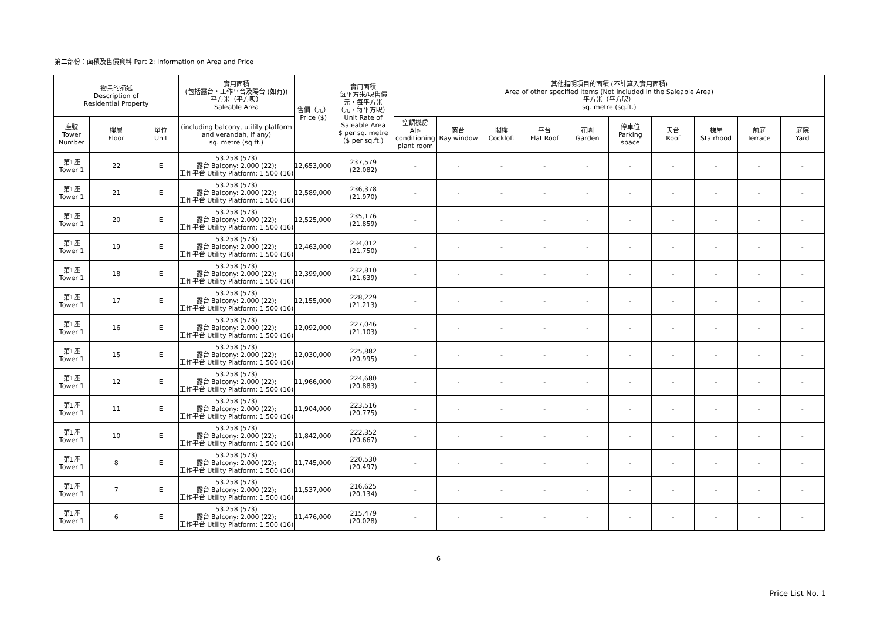第二部份：面積及售價資料 Part 2: Information on Area and Price
| 物業的描述 Description of Residential Property | | | 實用面積 (包括露台．工作平台及陽台 (如有)) 平方米（平方呎） Saleable Area | 售價（元） Price ($) | 實用面積 每平方米/呎售價 元，每平方米 （元，每平方呎） Unit Rate of Saleable Area $ per sq. metre ($ per sq.ft.) | 其他指明項目的面積 (不計算入實用面積) Area of other specified items (Not included in the Saleable Area) 平方米（平方呎） sq. metre (sq.ft.) | | | | | | | | | |
| --- | --- | --- | --- | --- | --- | --- | --- | --- | --- | --- | --- | --- | --- | --- | --- |
| 座號 Tower Number | 樓層 Floor | 單位 Unit | (including balcony, utility platform and verandah, if any) sq. metre (sq.ft.) | | | 空調機房 Air- conditioning plant room | 窗台 Bay window | 閣樓 Cockloft | 平台 Flat Roof | 花園 Garden | 停車位 Parking space | 天台 Roof | 梯屋 Stairhood | 前庭 Terrace | 庭院 Yard |
| 第1座 Tower 1 | 22 | E | 53.258 (573) 露台 Balcony: 2.000 (22); 工作平台 Utility Platform: 1.500 (16) | 12,653,000 | 237,579 (22,082) | - | - | - | - | - | - | - | - | - | - |
| 第1座 Tower 1 | 21 | E | 53.258 (573) 露台 Balcony: 2.000 (22); 工作平台 Utility Platform: 1.500 (16) | 12,589,000 | 236,378 (21,970) | - | - | - | - | - | - | - | - | - | - |
| 第1座 Tower 1 | 20 | E | 53.258 (573) 露台 Balcony: 2.000 (22); 工作平台 Utility Platform: 1.500 (16) | 12,525,000 | 235,176 (21,859) | - | - | - | - | - | - | - | - | - | - |
| 第1座 Tower 1 | 19 | E | 53.258 (573) 露台 Balcony: 2.000 (22); 工作平台 Utility Platform: 1.500 (16) | 12,463,000 | 234,012 (21,750) | - | - | - | - | - | - | - | - | - | - |
| 第1座 Tower 1 | 18 | E | 53.258 (573) 露台 Balcony: 2.000 (22); 工作平台 Utility Platform: 1.500 (16) | 12,399,000 | 232,810 (21,639) | - | - | - | - | - | - | - | - | - | - |
| 第1座 Tower 1 | 17 | E | 53.258 (573) 露台 Balcony: 2.000 (22); 工作平台 Utility Platform: 1.500 (16) | 12,155,000 | 228,229 (21,213) | - | - | - | - | - | - | - | - | - | - |
| 第1座 Tower 1 | 16 | E | 53.258 (573) 露台 Balcony: 2.000 (22); 工作平台 Utility Platform: 1.500 (16) | 12,092,000 | 227,046 (21,103) | - | - | - | - | - | - | - | - | - | - |
| 第1座 Tower 1 | 15 | E | 53.258 (573) 露台 Balcony: 2.000 (22); 工作平台 Utility Platform: 1.500 (16) | 12,030,000 | 225,882 (20,995) | - | - | - | - | - | - | - | - | - | - |
| 第1座 Tower 1 | 12 | E | 53.258 (573) 露台 Balcony: 2.000 (22); 工作平台 Utility Platform: 1.500 (16) | 11,966,000 | 224,680 (20,883) | - | - | - | - | - | - | - | - | - | - |
| 第1座 Tower 1 | 11 | E | 53.258 (573) 露台 Balcony: 2.000 (22); 工作平台 Utility Platform: 1.500 (16) | 11,904,000 | 223,516 (20,775) | - | - | - | - | - | - | - | - | - | - |
| 第1座 Tower 1 | 10 | E | 53.258 (573) 露台 Balcony: 2.000 (22); 工作平台 Utility Platform: 1.500 (16) | 11,842,000 | 222,352 (20,667) | - | - | - | - | - | - | - | - | - | - |
| 第1座 Tower 1 | 8 | E | 53.258 (573) 露台 Balcony: 2.000 (22); 工作平台 Utility Platform: 1.500 (16) | 11,745,000 | 220,530 (20,497) | - | - | - | - | - | - | - | - | - | - |
| 第1座 Tower 1 | 7 | E | 53.258 (573) 露台 Balcony: 2.000 (22); 工作平台 Utility Platform: 1.500 (16) | 11,537,000 | 216,625 (20,134) | - | - | - | - | - | - | - | - | - | - |
| 第1座 Tower 1 | 6 | E | 53.258 (573) 露台 Balcony: 2.000 (22); 工作平台 Utility Platform: 1.500 (16) | 11,476,000 | 215,479 (20,028) | - | - | - | - | - | - | - | - | - | - |
6
Price List No. 1